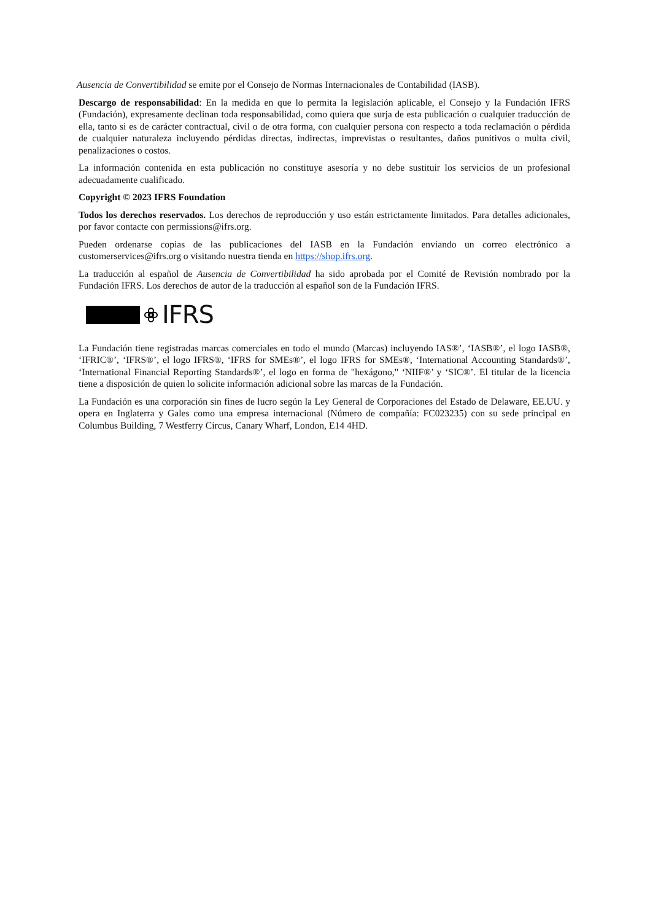Ausencia de Convertibilidad se emite por el Consejo de Normas Internacionales de Contabilidad (IASB).
Descargo de responsabilidad: En la medida en que lo permita la legislación aplicable, el Consejo y la Fundación IFRS (Fundación), expresamente declinan toda responsabilidad, como quiera que surja de esta publicación o cualquier traducción de ella, tanto si es de carácter contractual, civil o de otra forma, con cualquier persona con respecto a toda reclamación o pérdida de cualquier naturaleza incluyendo pérdidas directas, indirectas, imprevistas o resultantes, daños punitivos o multa civil, penalizaciones o costos.
La información contenida en esta publicación no constituye asesoría y no debe sustituir los servicios de un profesional adecuadamente cualificado.
Copyright © 2023 IFRS Foundation
Todos los derechos reservados. Los derechos de reproducción y uso están estrictamente limitados. Para detalles adicionales, por favor contacte con permissions@ifrs.org.
Pueden ordenarse copias de las publicaciones del IASB en la Fundación enviando un correo electrónico a customerservices@ifrs.org o visitando nuestra tienda en https://shop.ifrs.org.
La traducción al español de Ausencia de Convertibilidad ha sido aprobada por el Comité de Revisión nombrado por la Fundación IFRS. Los derechos de autor de la traducción al español son de la Fundación IFRS.
IFRS
La Fundación tiene registradas marcas comerciales en todo el mundo (Marcas) incluyendo IAS®’, ‘IASB®’, el logo IASB®, ‘IFRIC®’, ‘IFRS®’, el logo IFRS®, ‘IFRS for SMEs®’, el logo IFRS for SMEs®, ‘International Accounting Standards®’, ‘International Financial Reporting Standards®’, el logo en forma de "hexágono," ‘NIIF®’ y ‘SIC®’. El titular de la licencia tiene a disposición de quien lo solicite información adicional sobre las marcas de la Fundación.
La Fundación es una corporación sin fines de lucro según la Ley General de Corporaciones del Estado de Delaware, EE.UU. y opera en Inglaterra y Gales como una empresa internacional (Número de compañía: FC023235) con su sede principal en Columbus Building, 7 Westferry Circus, Canary Wharf, London, E14 4HD.